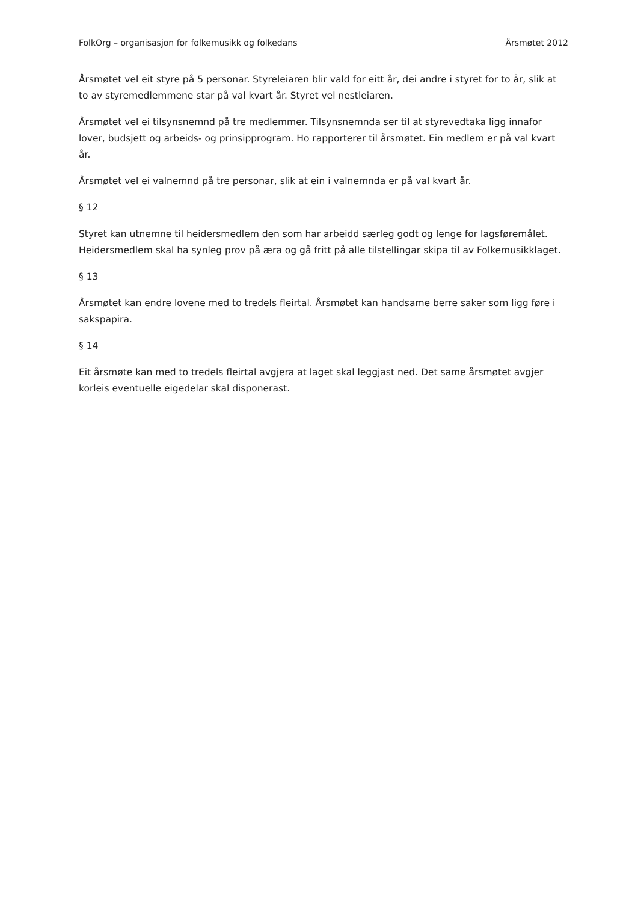FolkOrg – organisasjon for folkemusikk og folkedans Årsmøtet 2012
Årsmøtet vel eit styre på 5 personar. Styreleiaren blir vald for eitt år, dei andre i styret for to år, slik at to av styremedlemmene star på val kvart år. Styret vel nestleiaren.
Årsmøtet vel ei tilsynsnemnd på tre medlemmer. Tilsynsnemnda ser til at styrevedtaka ligg innafor lover, budsjett og arbeids- og prinsipprogram. Ho rapporterer til årsmøtet. Ein medlem er på val kvart år.
Årsmøtet vel ei valnemnd på tre personar, slik at ein i valnemnda er på val kvart år.
§ 12
Styret kan utnemne til heidersmedlem den som har arbeidd særleg godt og lenge for lagsføremålet. Heidersmedlem skal ha synleg prov på æra og gå fritt på alle tilstellingar skipa til av Folkemusikklaget.
§ 13
Årsmøtet kan endre lovene med to tredels fleirtal. Årsmøtet kan handsame berre saker som ligg føre i sakspapira.
§ 14
Eit årsmøte kan med to tredels fleirtal avgjera at laget skal leggjast ned. Det same årsmøtet avgjer korleis eventuelle eigedelar skal disponerast.